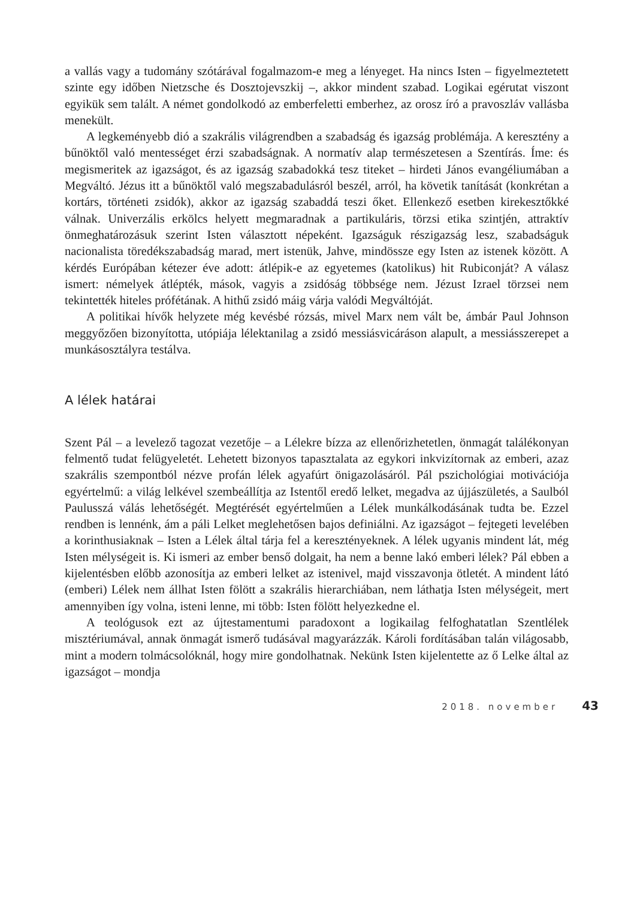a vallás vagy a tudomány szótárával fogalmazom-e meg a lényeget. Ha nincs Isten – figyelmeztetett szinte egy időben Nietzsche és Dosztojevszkij –, akkor mindent szabad. Logikai egérutat viszont egyikük sem talált. A német gondolkodó az emberfeletti emberhez, az orosz író a pravoszláv vallásba menekült.
A legkeményebb dió a szakrális világrendben a szabadság és igazság problémája. A keresztény a bűnöktől való mentességet érzi szabadságnak. A normatív alap természetesen a Szentírás. Íme: és megismeritek az igazságot, és az igazság szabadokká tesz titeket – hirdeti János evangéliumában a Megváltó. Jézus itt a bűnöktől való megszabadulásról beszél, arról, ha követik tanítását (konkrétan a kortárs, történeti zsidók), akkor az igazság szabaddá teszi őket. Ellenkező esetben kirekesztőkké válnak. Univerzális erkölcs helyett megmaradnak a partikuláris, törzsi etika szintjén, attraktív önmeghatározásuk szerint Isten választott népeként. Igazságuk részigazság lesz, szabadságuk nacionalista töredékszabadság marad, mert istenük, Jahve, mindössze egy Isten az istenek között. A kérdés Európában kétezer éve adott: átlépik-e az egyetemes (katolikus) hit Rubiconját? A válasz ismert: némelyek átlépték, mások, vagyis a zsidóság többsége nem. Jézust Izrael törzsei nem tekintették hiteles prófétának. A hithű zsidó máig várja valódi Megváltóját.
A politikai hívők helyzete még kevésbé rózsás, mivel Marx nem vált be, ámbár Paul Johnson meggyőzően bizonyította, utópiája lélektanilag a zsidó messiásvicáráson alapult, a messiásszerepet a munkásosztályra testálva.
A lélek határai
Szent Pál – a levelező tagozat vezetője – a Lélekre bízza az ellenőrizhetetlen, önmagát találékonyan felmentő tudat felügyeletét. Lehetett bizonyos tapasztalata az egykori inkvizítornak az emberi, azaz szakrális szempontból nézve profán lélek agyafúrt önigazolásáról. Pál pszichológiai motivációja egyértelmű: a világ lelkével szembeállítja az Istentől eredő lelket, megadva az újjászületés, a Saulból Paulusszá válás lehetőségét. Megtérését egyértelműen a Lélek munkálkodásának tudta be. Ezzel rendben is lennénk, ám a páli Lelket meglehetősen bajos definiálni. Az igazságot – fejtegeti levelében a korinthusiaknak – Isten a Lélek által tárja fel a keresztényeknek. A lélek ugyanis mindent lát, még Isten mélységeit is. Ki ismeri az ember benső dolgait, ha nem a benne lakó emberi lélek? Pál ebben a kijelentésben előbb azonosítja az emberi lelket az istenivel, majd visszavonja ötletét. A mindent látó (emberi) Lélek nem állhat Isten fölött a szakrális hierarchiában, nem láthatja Isten mélységeit, mert amennyiben így volna, isteni lenne, mi több: Isten fölött helyezkedne el.
A teológusok ezt az újtestamentumi paradoxont a logikailag felfoghatatlan Szentlélek misztériumával, annak önmagát ismerő tudásával magyarázzák. Károli fordításában talán világosabb, mint a modern tolmácsolóknál, hogy mire gondolhatnak. Nekünk Isten kijelentette az ő Lelke által az igazságot – mondja
2018. november 43